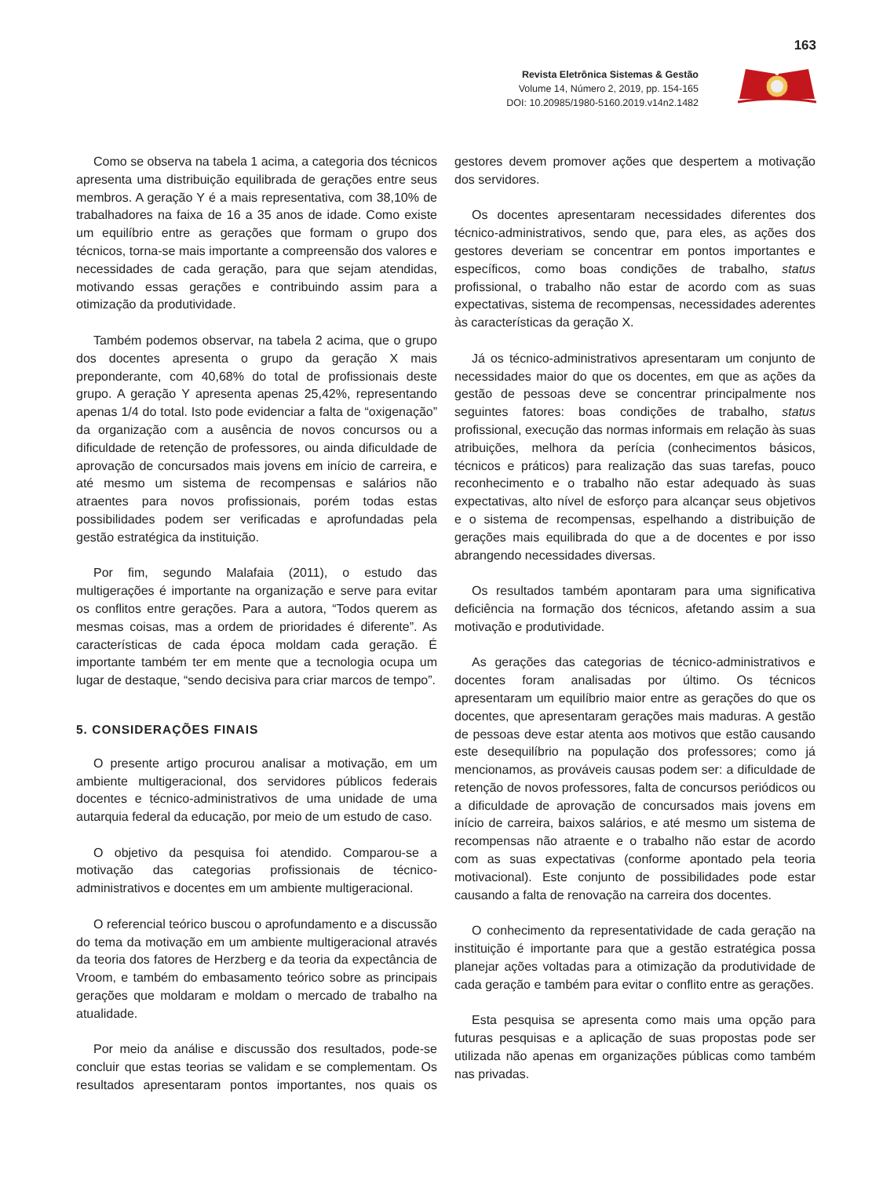163
Revista Eletrônica Sistemas & Gestão
Volume 14, Número 2, 2019, pp. 154-165
DOI: 10.20985/1980-5160.2019.v14n2.1482
Como se observa na tabela 1 acima, a categoria dos técnicos apresenta uma distribuição equilibrada de gerações entre seus membros. A geração Y é a mais representativa, com 38,10% de trabalhadores na faixa de 16 a 35 anos de idade. Como existe um equilíbrio entre as gerações que formam o grupo dos técnicos, torna-se mais importante a compreensão dos valores e necessidades de cada geração, para que sejam atendidas, motivando essas gerações e contribuindo assim para a otimização da produtividade.
Também podemos observar, na tabela 2 acima, que o grupo dos docentes apresenta o grupo da geração X mais preponderante, com 40,68% do total de profissionais deste grupo. A geração Y apresenta apenas 25,42%, representando apenas 1/4 do total. Isto pode evidenciar a falta de “oxigenação” da organização com a ausência de novos concursos ou a dificuldade de retenção de professores, ou ainda dificuldade de aprovação de concursados mais jovens em início de carreira, e até mesmo um sistema de recompensas e salários não atraentes para novos profissionais, porém todas estas possibilidades podem ser verificadas e aprofundadas pela gestão estratégica da instituição.
Por fim, segundo Malafaia (2011), o estudo das multigerações é importante na organização e serve para evitar os conflitos entre gerações. Para a autora, “Todos querem as mesmas coisas, mas a ordem de prioridades é diferente”. As características de cada época moldam cada geração. É importante também ter em mente que a tecnologia ocupa um lugar de destaque, “sendo decisiva para criar marcos de tempo”.
5. CONSIDERAÇÕES FINAIS
O presente artigo procurou analisar a motivação, em um ambiente multigeracional, dos servidores públicos federais docentes e técnico-administrativos de uma unidade de uma autarquia federal da educação, por meio de um estudo de caso.
O objetivo da pesquisa foi atendido. Comparou-se a motivação das categorias profissionais de técnico-administrativos e docentes em um ambiente multigeracional.
O referencial teórico buscou o aprofundamento e a discussão do tema da motivação em um ambiente multigeracional através da teoria dos fatores de Herzberg e da teoria da expectância de Vroom, e também do embasamento teórico sobre as principais gerações que moldaram e moldam o mercado de trabalho na atualidade.
Por meio da análise e discussão dos resultados, pode-se concluir que estas teorias se validam e se complementam. Os resultados apresentaram pontos importantes, nos quais os gestores devem promover ações que despertem a motivação dos servidores.
Os docentes apresentaram necessidades diferentes dos técnico-administrativos, sendo que, para eles, as ações dos gestores deveriam se concentrar em pontos importantes e específicos, como boas condições de trabalho, status profissional, o trabalho não estar de acordo com as suas expectativas, sistema de recompensas, necessidades aderentes às características da geração X.
Já os técnico-administrativos apresentaram um conjunto de necessidades maior do que os docentes, em que as ações da gestão de pessoas deve se concentrar principalmente nos seguintes fatores: boas condições de trabalho, status profissional, execução das normas informais em relação às suas atribuições, melhora da perícia (conhecimentos básicos, técnicos e práticos) para realização das suas tarefas, pouco reconhecimento e o trabalho não estar adequado às suas expectativas, alto nível de esforço para alcançar seus objetivos e o sistema de recompensas, espelhando a distribuição de gerações mais equilibrada do que a de docentes e por isso abrangendo necessidades diversas.
Os resultados também apontaram para uma significativa deficiência na formação dos técnicos, afetando assim a sua motivação e produtividade.
As gerações das categorias de técnico-administrativos e docentes foram analisadas por último. Os técnicos apresentaram um equilíbrio maior entre as gerações do que os docentes, que apresentaram gerações mais maduras. A gestão de pessoas deve estar atenta aos motivos que estão causando este desequilíbrio na população dos professores; como já mencionamos, as prováveis causas podem ser: a dificuldade de retenção de novos professores, falta de concursos periódicos ou a dificuldade de aprovação de concursados mais jovens em início de carreira, baixos salários, e até mesmo um sistema de recompensas não atraente e o trabalho não estar de acordo com as suas expectativas (conforme apontado pela teoria motivacional). Este conjunto de possibilidades pode estar causando a falta de renovação na carreira dos docentes.
O conhecimento da representatividade de cada geração na instituição é importante para que a gestão estratégica possa planejar ações voltadas para a otimização da produtividade de cada geração e também para evitar o conflito entre as gerações.
Esta pesquisa se apresenta como mais uma opção para futuras pesquisas e a aplicação de suas propostas pode ser utilizada não apenas em organizações públicas como também nas privadas.